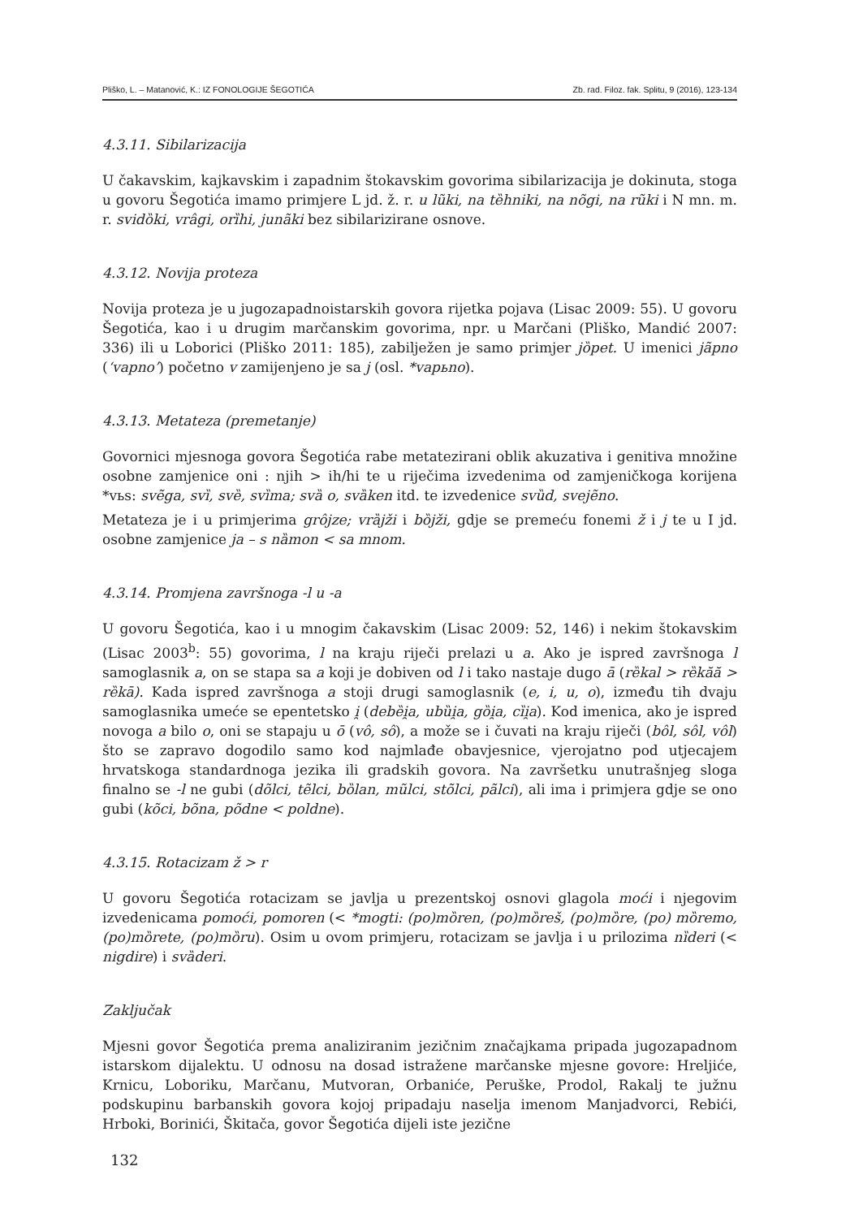Pliško, L. – Matanović, K.: IZ FONOLOGIJE ŠEGOTIĆA Zb. rad. Filoz. fak. Splitu, 9 (2016), 123-134
4.3.11. Sibilarizacija
U čakavskim, kajkavskim i zapadnim štokavskim govorima sibilarizacija je dokinuta, stoga u govoru Šegotića imamo primjere L jd. ž. r. u lũki, na tȅhniki, na nõgi, na rũki i N mn. m. r. svidȍki, vrâgi, orȉhi, junãki bez sibilarizirane osnove.
4.3.12. Novija proteza
Novija proteza je u jugozapadnoistarskih govora rijetka pojava (Lisac 2009: 55). U govoru Šegotića, kao i u drugim marčanskim govorima, npr. u Marčani (Pliško, Mandić 2007: 336) ili u Loborici (Pliško 2011: 185), zabilježen je samo primjer jȍpet. U imenici jãpno (‘vapno’) početno v zamijenjeno je sa j (osl. *vapьno).
4.3.13. Metateza (premetanje)
Govornici mjesnoga govora Šegotića rabe metatezirani oblik akuzativa i genitiva množine osobne zamjenice oni : njih > ih/hi te u riječima izvedenima od zamjeničkoga korijena *vьs: svẽga, svȉ, svȅ, svȉma; svȁ o, svȁken itd. te izvedenice svȕd, svejẽno.
Metateza je i u primjerima grôjze; vrȁjži i bȍjži, gdje se premeću fonemi ž i j te u I jd. osobne zamjenice ja – s nȁmon < sa mnom.
4.3.14. Promjena završnoga -l u -a
U govoru Šegotića, kao i u mnogim čakavskim (Lisac 2009: 52, 146) i nekim štokavskim (Lisac 2003<sup>b</sup>: 55) govorima, l na kraju riječi prelazi u a. Ako je ispred završnoga l samoglasnik a, on se stapa sa a koji je dobiven od l i tako nastaje dugo ā (rȅkal > rȅkăă > rȅkā). Kada ispred završnoga a stoji drugi samoglasnik (e, i, u, o), između tih dvaju samoglasnika umeće se epentetsko i̯ (debȅi̯a, ubȕi̯a, gȍi̯a, cȉi̯a). Kod imenica, ako je ispred novoga a bilo o, oni se stapaju u ō (vô, sô), a može se i čuvati na kraju riječi (bôl, sôl, vôl) što se zapravo dogodilo samo kod najmlađe obavjesnice, vjerojatno pod utjecajem hrvatskoga standardnoga jezika ili gradskih govora. Na završetku unutrašnjeg sloga finalno se -l ne gubi (dõlci, tẽlci, bȍlan, mũlci, stõlci, pãlci), ali ima i primjera gdje se ono gubi (kõci, bõna, põdne < poldne).
4.3.15. Rotacizam ž > r
U govoru Šegotića rotacizam se javlja u prezentskoj osnovi glagola moći i njegovim izvedenicama pomoći, pomoren (< *mogti: (po)mȍren, (po)mȍreš, (po)mȍre, (po) mȍremo, (po)mȍrete, (po)mȍru). Osim u ovom primjeru, rotacizam se javlja i u prilozima nȉderi (< nigdire) i svȁderi.
Zaključak
Mjesni govor Šegotića prema analiziranim jezičnim značajkama pripada jugozapadnom istarskom dijalektu. U odnosu na dosad istražene marčanske mjesne govore: Hreljiće, Krnicu, Loboriku, Marčanu, Mutvoran, Orbaniće, Peruške, Prodol, Rakalj te južnu podskupinu barbanskih govora kojoj pripadaju naselja imenom Manjadvorci, Rebići, Hrboki, Borinići, Škitača, govor Šegotića dijeli iste jezične
132